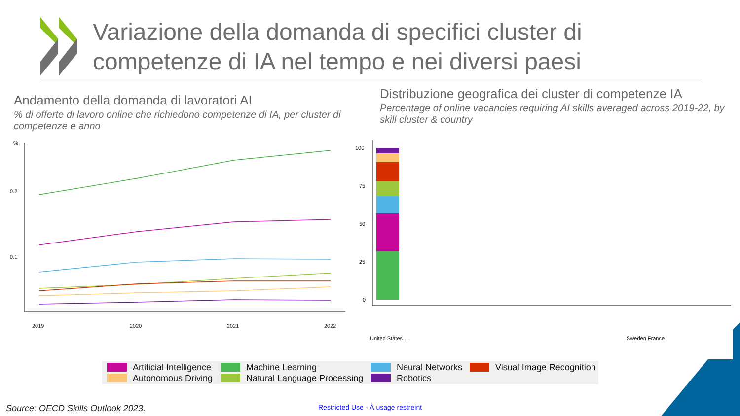Variazione della domanda di specifici cluster di
competenze di IA nel tempo e nei diversi paesi
Andamento della domanda di lavoratori AI
% di offerte di lavoro online che richiedono competenze di IA, per cluster di competenze e anno
Distribuzione geografica dei cluster di competenze IA
Percentage of online vacancies requiring AI skills averaged across 2019-22, by skill cluster & country
%
0.2
0.1
2019
2020
2021
2022
100
75
50
25
0
United States …
Sweden France
Artificial Intelligence Machine Learning Neural Networks Visual Image Recognition Autonomous Driving Natural Language Processing Robotics
Source: OECD Skills Outlook 2023.
Restricted Use - À usage restreint